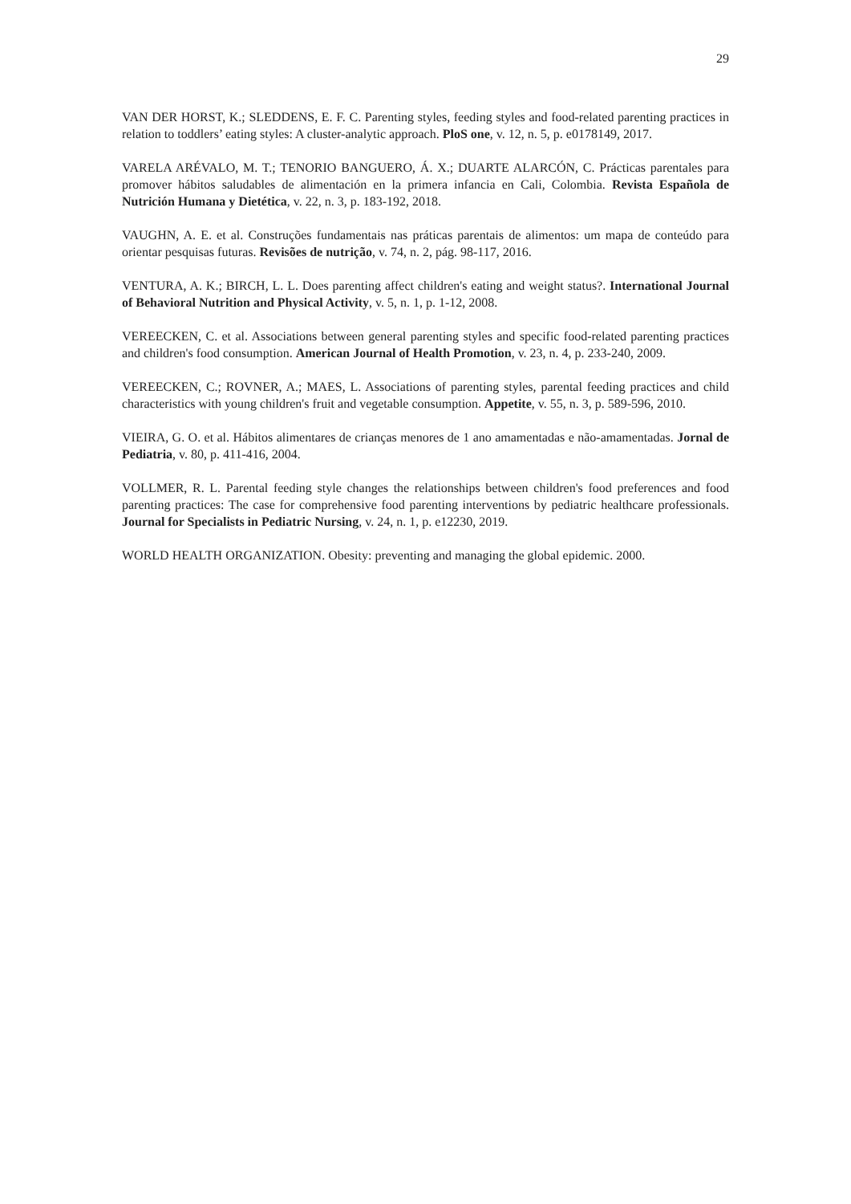29
VAN DER HORST, K.; SLEDDENS, E. F. C. Parenting styles, feeding styles and food-related parenting practices in relation to toddlers’ eating styles: A cluster-analytic approach. PloS one, v. 12, n. 5, p. e0178149, 2017.
VARELA ARÉVALO, M. T.; TENORIO BANGUERO, Á. X.; DUARTE ALARCÓN, C. Prácticas parentales para promover hábitos saludables de alimentación en la primera infancia en Cali, Colombia. Revista Española de Nutrición Humana y Dietética, v. 22, n. 3, p. 183-192, 2018.
VAUGHN, A. E. et al. Construções fundamentais nas práticas parentais de alimentos: um mapa de conteúdo para orientar pesquisas futuras. Revisões de nutrição, v. 74, n. 2, pág. 98-117, 2016.
VENTURA, A. K.; BIRCH, L. L. Does parenting affect children's eating and weight status?. International Journal of Behavioral Nutrition and Physical Activity, v. 5, n. 1, p. 1-12, 2008.
VEREECKEN, C. et al. Associations between general parenting styles and specific food-related parenting practices and children's food consumption. American Journal of Health Promotion, v. 23, n. 4, p. 233-240, 2009.
VEREECKEN, C.; ROVNER, A.; MAES, L. Associations of parenting styles, parental feeding practices and child characteristics with young children's fruit and vegetable consumption. Appetite, v. 55, n. 3, p. 589-596, 2010.
VIEIRA, G. O. et al. Hábitos alimentares de crianças menores de 1 ano amamentadas e não-amamentadas. Jornal de Pediatria, v. 80, p. 411-416, 2004.
VOLLMER, R. L. Parental feeding style changes the relationships between children's food preferences and food parenting practices: The case for comprehensive food parenting interventions by pediatric healthcare professionals. Journal for Specialists in Pediatric Nursing, v. 24, n. 1, p. e12230, 2019.
WORLD HEALTH ORGANIZATION. Obesity: preventing and managing the global epidemic. 2000.